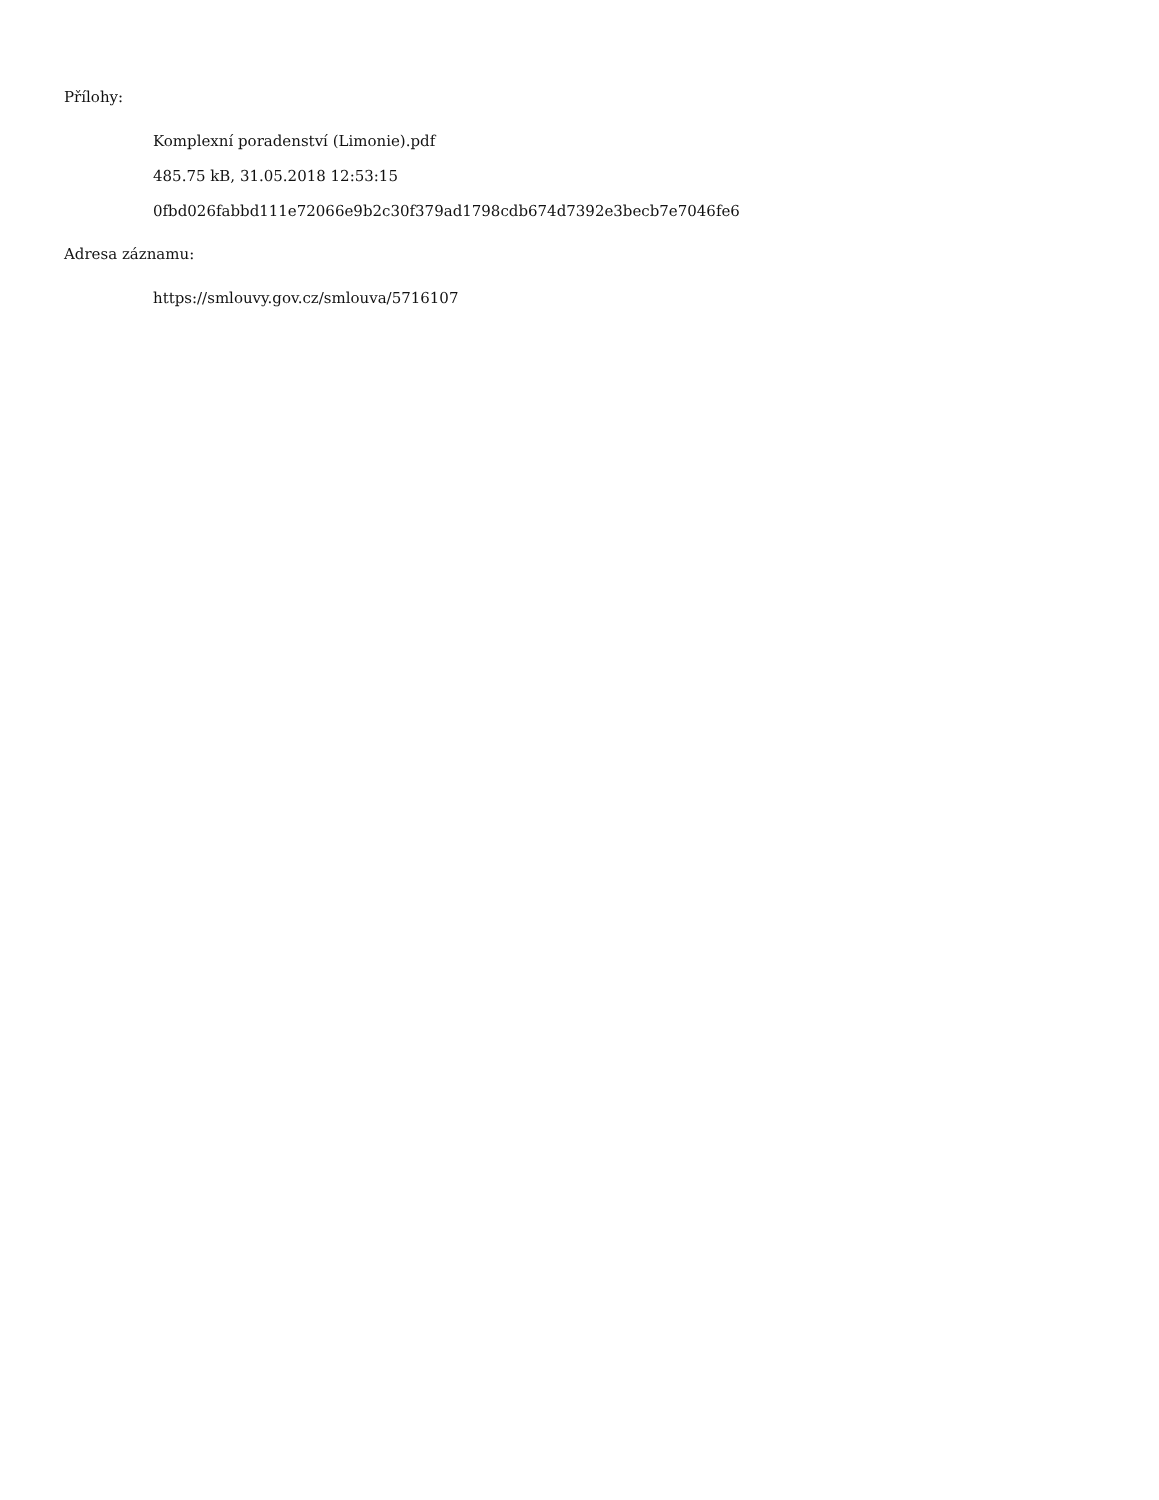Přílohy:
Komplexní poradenství (Limonie).pdf
485.75 kB, 31.05.2018 12:53:15
0fbd026fabbd111e72066e9b2c30f379ad1798cdb674d7392e3becb7e7046fe6
Adresa záznamu:
https://smlouvy.gov.cz/smlouva/5716107